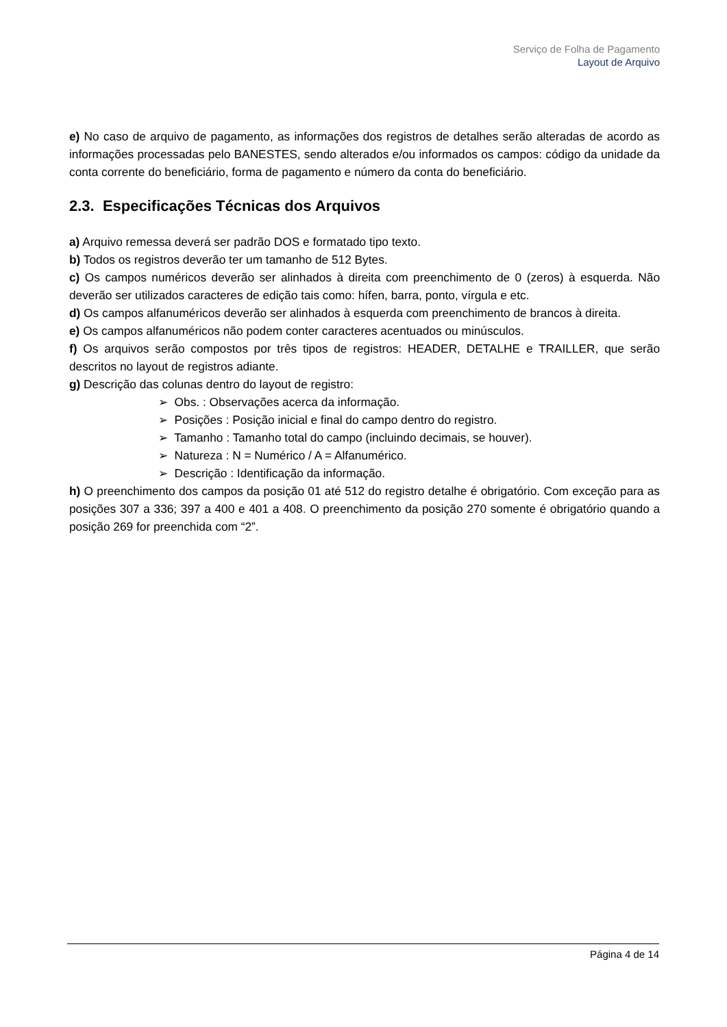Serviço de Folha de Pagamento
Layout de Arquivo
e) No caso de arquivo de pagamento, as informações dos registros de detalhes serão alteradas de acordo as informações processadas pelo BANESTES, sendo alterados e/ou informados os campos: código da unidade da conta corrente do beneficiário, forma de pagamento e número da conta do beneficiário.
2.3. Especificações Técnicas dos Arquivos
a) Arquivo remessa deverá ser padrão DOS e formatado tipo texto.
b) Todos os registros deverão ter um tamanho de 512 Bytes.
c) Os campos numéricos deverão ser alinhados à direita com preenchimento de 0 (zeros) à esquerda. Não deverão ser utilizados caracteres de edição tais como: hífen, barra, ponto, vírgula e etc.
d) Os campos alfanuméricos deverão ser alinhados à esquerda com preenchimento de brancos à direita.
e) Os campos alfanuméricos não podem conter caracteres acentuados ou minúsculos.
f) Os arquivos serão compostos por três tipos de registros: HEADER, DETALHE e TRAILLER, que serão descritos no layout de registros adiante.
g) Descrição das colunas dentro do layout de registro:
➢ Obs. : Observações acerca da informação.
➢ Posições : Posição inicial e final do campo dentro do registro.
➢ Tamanho : Tamanho total do campo (incluindo decimais, se houver).
➢ Natureza : N = Numérico / A = Alfanumérico.
➢ Descrição : Identificação da informação.
h) O preenchimento dos campos da posição 01 até 512 do registro detalhe é obrigatório. Com exceção para as posições 307 a 336; 397 a 400 e 401 a 408. O preenchimento da posição 270 somente é obrigatório quando a posição 269 for preenchida com “2”.
Página 4 de 14